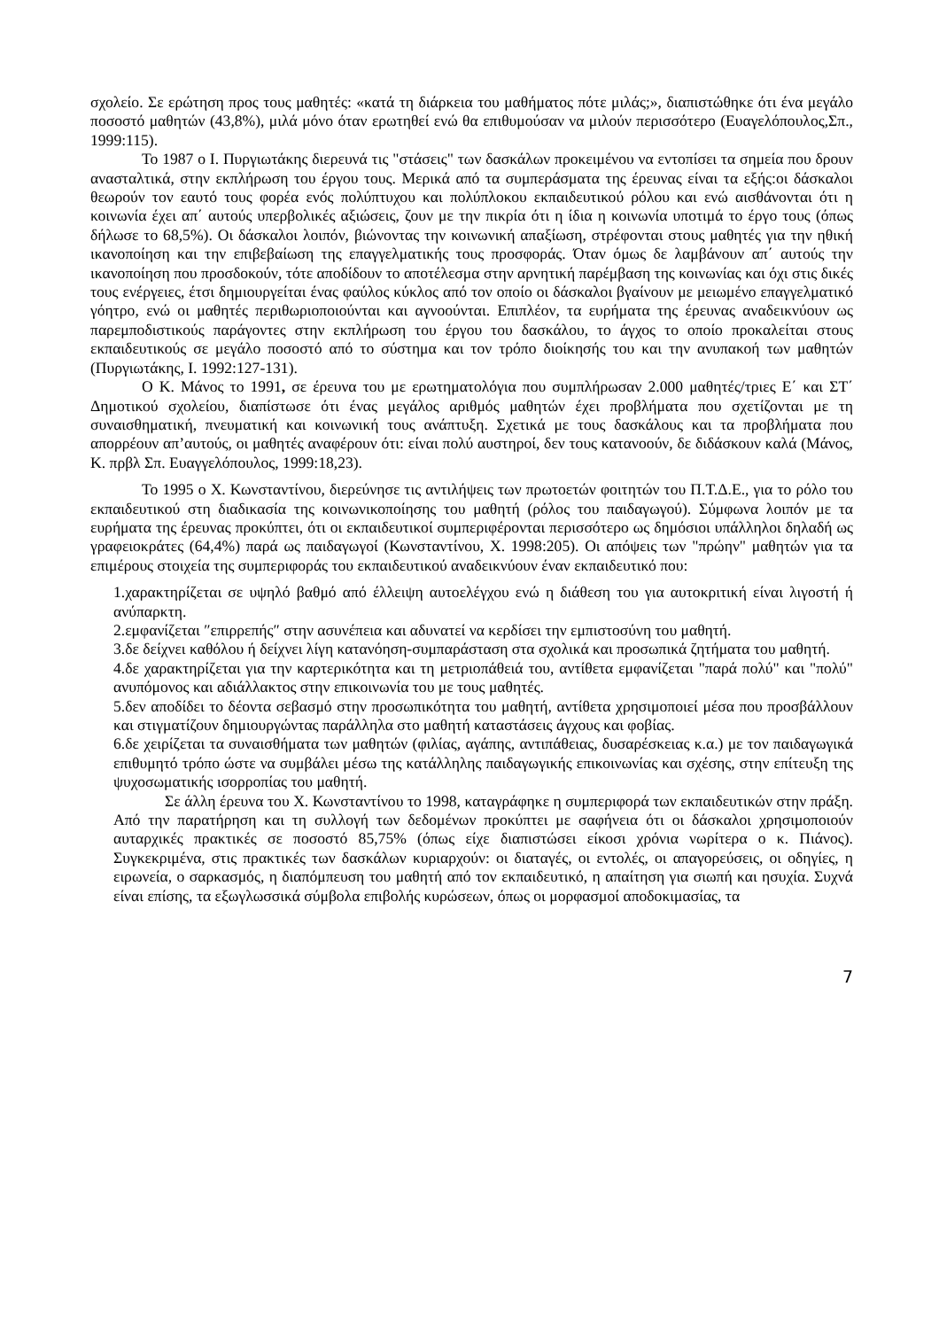σχολείο. Σε ερώτηση προς τους μαθητές: «κατά τη διάρκεια του μαθήματος πότε μιλάς;», διαπιστώθηκε ότι ένα μεγάλο ποσοστό μαθητών (43,8%), μιλά μόνο όταν ερωτηθεί ενώ θα επιθυμούσαν να μιλούν περισσότερο (Ευαγελόπουλος,Σπ., 1999:115).
Το 1987 ο Ι. Πυργιωτάκης διερευνά τις "στάσεις" των δασκάλων προκειμένου να εντοπίσει τα σημεία που δρουν ανασταλτικά, στην εκπλήρωση του έργου τους. Μερικά από τα συμπεράσματα της έρευνας είναι τα εξής:οι δάσκαλοι θεωρούν τον εαυτό τους φορέα ενός πολύπτυχου και πολύπλοκου εκπαιδευτικού ρόλου και ενώ αισθάνονται ότι η κοινωνία έχει απ΄ αυτούς υπερβολικές αξιώσεις, ζουν με την πικρία ότι η ίδια η κοινωνία υποτιμά το έργο τους (όπως δήλωσε το 68,5%). Οι δάσκαλοι λοιπόν, βιώνοντας την κοινωνική απαξίωση, στρέφονται στους μαθητές για την ηθική ικανοποίηση και την επιβεβαίωση της επαγγελματικής τους προσφοράς. Όταν όμως δε λαμβάνουν απ΄ αυτούς την ικανοποίηση που προσδοκούν, τότε αποδίδουν το αποτέλεσμα στην αρνητική παρέμβαση της κοινωνίας και όχι στις δικές τους ενέργειες, έτσι δημιουργείται ένας φαύλος κύκλος από τον οποίο οι δάσκαλοι βγαίνουν με μειωμένο επαγγελματικό γόητρο, ενώ οι μαθητές περιθωριοποιούνται και αγνοούνται. Επιπλέον, τα ευρήματα της έρευνας αναδεικνύουν ως παρεμποδιστικούς παράγοντες στην εκπλήρωση του έργου του δασκάλου, το άγχος το οποίο προκαλείται στους εκπαιδευτικούς σε μεγάλο ποσοστό από το σύστημα και τον τρόπο διοίκησής του και την ανυπακοή των μαθητών (Πυργιωτάκης, Ι. 1992:127-131).
Ο Κ. Μάνος το 1991, σε έρευνα του με ερωτηματολόγια που συμπλήρωσαν 2.000 μαθητές/τριες Ε΄ και ΣΤ΄ Δημοτικού σχολείου, διαπίστωσε ότι ένας μεγάλος αριθμός μαθητών έχει προβλήματα που σχετίζονται με τη συναισθηματική, πνευματική και κοινωνική τους ανάπτυξη. Σχετικά με τους δασκάλους και τα προβλήματα που απορρέουν απ’αυτούς, οι μαθητές αναφέρουν ότι: είναι πολύ αυστηροί, δεν τους κατανοούν, δε διδάσκουν καλά (Μάνος, Κ. πρβλ Σπ. Ευαγγελόπουλος, 1999:18,23).
Το 1995 ο Χ. Κωνσταντίνου, διερεύνησε τις αντιλήψεις των πρωτοετών φοιτητών του Π.Τ.Δ.Ε., για το ρόλο του εκπαιδευτικού στη διαδικασία της κοινωνικοποίησης του μαθητή (ρόλος του παιδαγωγού). Σύμφωνα λοιπόν με τα ευρήματα της έρευνας προκύπτει, ότι οι εκπαιδευτικοί συμπεριφέρονται περισσότερο ως δημόσιοι υπάλληλοι δηλαδή ως γραφειοκράτες (64,4%) παρά ως παιδαγωγοί (Κωνσταντίνου, Χ. 1998:205). Οι απόψεις των "πρώην" μαθητών για τα επιμέρους στοιχεία της συμπεριφοράς του εκπαιδευτικού αναδεικνύουν έναν εκπαιδευτικό που:
1.χαρακτηρίζεται σε υψηλό βαθμό από έλλειψη αυτοελέγχου ενώ η διάθεση του για αυτοκριτική είναι λιγοστή ή ανύπαρκτη.
2.εμφανίζεται ″επιρρεπής″ στην ασυνέπεια και αδυνατεί να κερδίσει την εμπιστοσύνη του μαθητή.
3.δε δείχνει καθόλου ή δείχνει λίγη κατανόηση-συμπαράσταση στα σχολικά και προσωπικά ζητήματα του μαθητή.
4.δε χαρακτηρίζεται για την καρτερικότητα και τη μετριοπάθειά του, αντίθετα εμφανίζεται "παρά πολύ" και "πολύ" ανυπόμονος και αδιάλλακτος στην επικοινωνία του με τους μαθητές.
5.δεν αποδίδει το δέοντα σεβασμό στην προσωπικότητα του μαθητή, αντίθετα χρησιμοποιεί μέσα που προσβάλλουν και στιγματίζουν δημιουργώντας παράλληλα στο μαθητή καταστάσεις άγχους και φοβίας.
6.δε χειρίζεται τα συναισθήματα των μαθητών (φιλίας, αγάπης, αντιπάθειας, δυσαρέσκειας κ.α.) με τον παιδαγωγικά επιθυμητό τρόπο ώστε να συμβάλει μέσω της κατάλληλης παιδαγωγικής επικοινωνίας και σχέσης, στην επίτευξη της ψυχοσωματικής ισορροπίας του μαθητή.
Σε άλλη έρευνα του Χ. Κωνσταντίνου το 1998, καταγράφηκε η συμπεριφορά των εκπαιδευτικών στην πράξη. Από την παρατήρηση και τη συλλογή των δεδομένων προκύπτει με σαφήνεια ότι οι δάσκαλοι χρησιμοποιούν αυταρχικές πρακτικές σε ποσοστό 85,75% (όπως είχε διαπιστώσει είκοσι χρόνια νωρίτερα ο κ. Πιάνος). Συγκεκριμένα, στις πρακτικές των δασκάλων κυριαρχούν: οι διαταγές, οι εντολές, οι απαγορεύσεις, οι οδηγίες, η ειρωνεία, ο σαρκασμός, η διαπόμπευση του μαθητή από τον εκπαιδευτικό, η απαίτηση για σιωπή και ησυχία. Συχνά είναι επίσης, τα εξωγλωσσικά σύμβολα επιβολής κυρώσεων, όπως οι μορφασμοί αποδοκιμασίας, τα
7